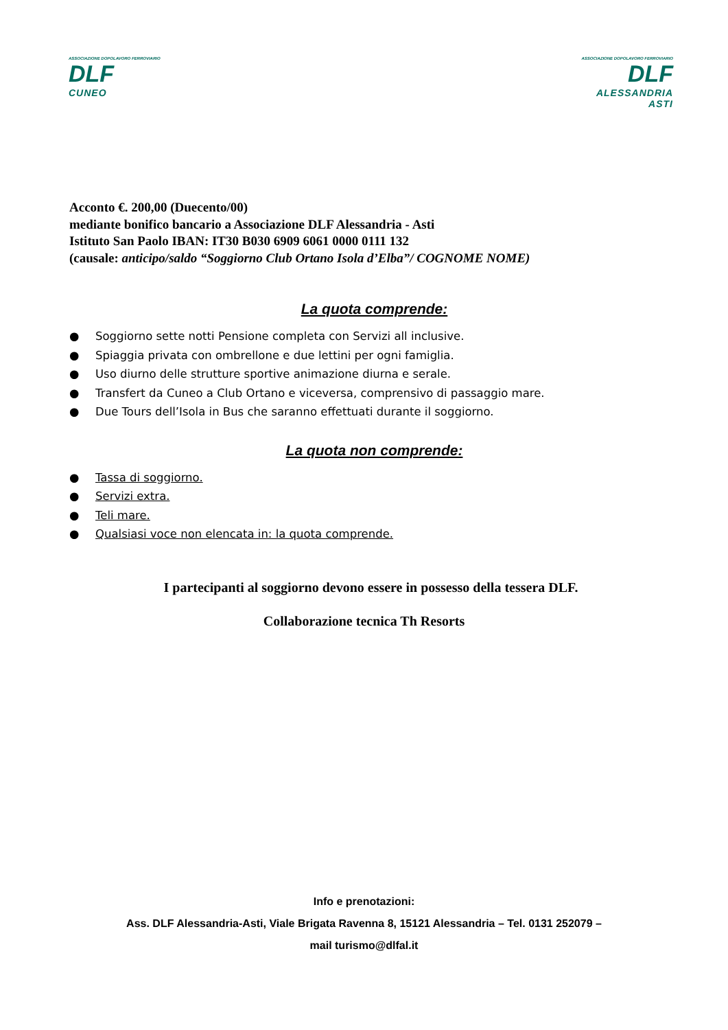ASSOCIAZIONE DOPOLAVORO FERROVIARIO
DLF
CUNEO
ASSOCIAZIONE DOPOLAVORO FERROVIARIO
DLF
ALESSANDRIA
ASTI
Acconto €. 200,00 (Duecento/00)
mediante bonifico bancario a Associazione DLF Alessandria - Asti
Istituto San Paolo IBAN: IT30 B030 6909 6061 0000 0111 132
(causale: anticipo/saldo “Soggiorno Club Ortano Isola d’Elba”/ COGNOME NOME)
La quota comprende:
● Soggiorno sette notti Pensione completa con Servizi all inclusive.
● Spiaggia privata con ombrellone e due lettini per ogni famiglia.
● Uso diurno delle strutture sportive animazione diurna e serale.
● Transfert da Cuneo a Club Ortano e viceversa, comprensivo di passaggio mare.
● Due Tours dell’Isola in Bus che saranno effettuati durante il soggiorno.
La quota non comprende:
● Tassa di soggiorno.
● Servizi extra.
● Teli mare.
● Qualsiasi voce non elencata in: la quota comprende.
I partecipanti al soggiorno devono essere in possesso della tessera DLF.
Collaborazione tecnica Th Resorts
Info e prenotazioni:
Ass. DLF Alessandria-Asti, Viale Brigata Ravenna 8, 15121 Alessandria – Tel. 0131 252079 –
mail turismo@dlfal.it